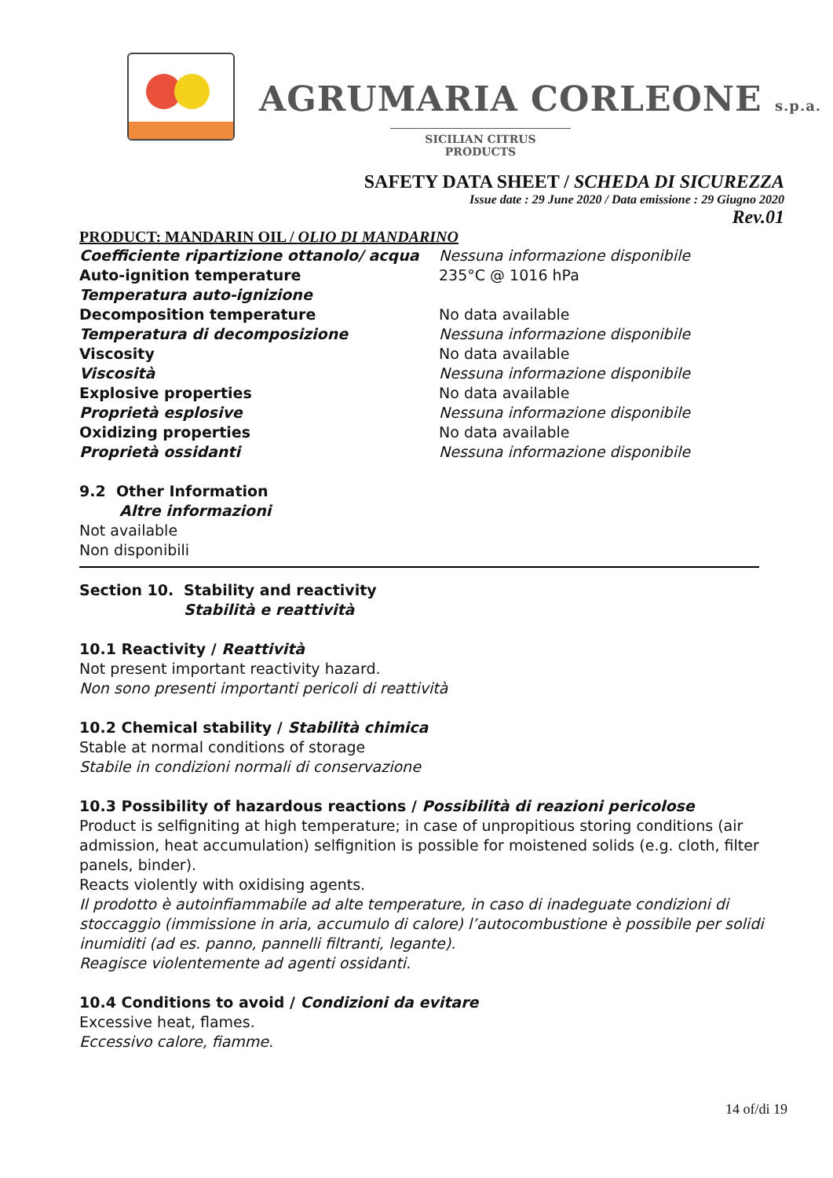AGRUMARIA CORLEONE s.p.a.
SICILIAN CITRUS PRODUCTS
SAFETY DATA SHEET / SCHEDA DI SICUREZZA
Issue date : 29 June 2020 / Data emissione : 29 Giugno 2020
Rev.01
PRODUCT: MANDARIN OIL / OLIO DI MANDARINO
| Coefficiente ripartizione ottanolo/ acqua | Nessuna informazione disponibile |
| Auto-ignition temperature | 235°C @ 1016 hPa |
| Temperatura auto-ignizione | |
| Decomposition temperature | No data available |
| Temperatura di decomposizione | Nessuna informazione disponibile |
| Viscosity | No data available |
| Viscosità | Nessuna informazione disponibile |
| Explosive properties | No data available |
| Proprietà esplosive | Nessuna informazione disponibile |
| Oxidizing properties | No data available |
| Proprietà ossidanti | Nessuna informazione disponibile |
9.2 Other Information
Altre informazioni
Not available
Non disponibili
| Section 10. | Stability and reactivity Stabilità e reattività |
10.1 Reactivity / Reattività
Not present important reactivity hazard.
Non sono presenti importanti pericoli di reattività
10.2 Chemical stability / Stabilità chimica
Stable at normal conditions of storage
Stabile in condizioni normali di conservazione
10.3 Possibility of hazardous reactions / Possibilità di reazioni pericolose
Product is selfigniting at high temperature; in case of unpropitious storing conditions (air admission, heat accumulation) selfignition is possible for moistened solids (e.g. cloth, filter panels, binder).
Reacts violently with oxidising agents.
Il prodotto è autoinfiammabile ad alte temperature, in caso di inadeguate condizioni di stoccaggio (immissione in aria, accumulo di calore) l’autocombustione è possibile per solidi inumiditi (ad es. panno, pannelli filtranti, legante).
Reagisce violentemente ad agenti ossidanti.
10.4 Conditions to avoid / Condizioni da evitare
Excessive heat, flames.
Eccessivo calore, fiamme.
14 of/di 19